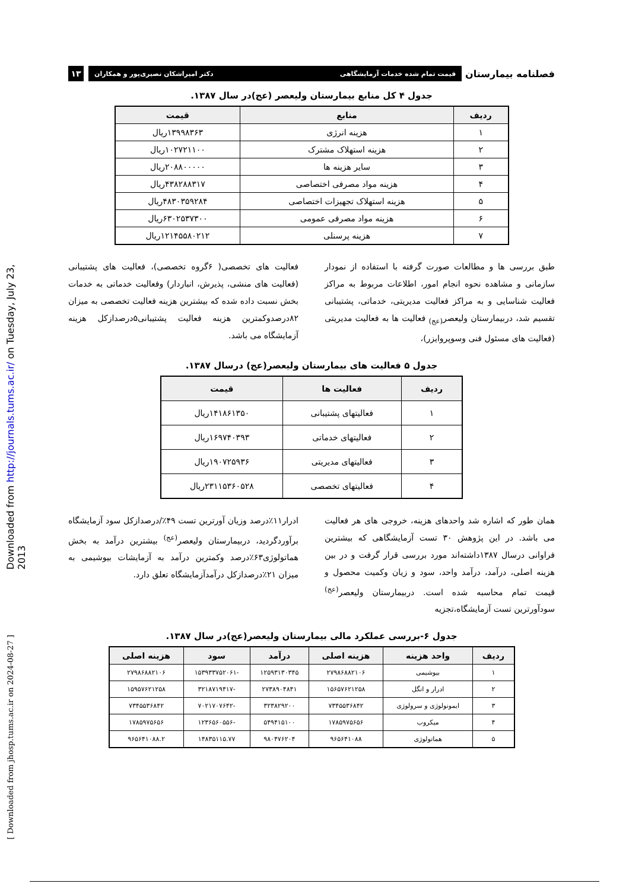Downloaded from http://journals.tums.ac.ir/ on Tuesday, July 23, 2013
[ Downloaded from jhosp.tums.ac.ir on 2024-08-27 ]
فصلنامه بیمارستان
قیمت تمام شده خدمات آزمایشگاهی دکتر امیراشکان نصیری‌پور و همکاران
۱۳
جدول ۴ کل منابع بیمارستان ولیعصر (عج)در سال ۱۳۸۷.
| ردیف | منابع | قیمت |
| --- | --- | --- |
| ۱ | هزینه انرژی | ۱۳۹۹۸۳۶۳ریال |
| ۲ | هزینه استهلاک مشترک | ۱۰۲۷۲۱۱۰۰ریال |
| ۳ | سایر هزینه ها | ۲۰۸۸۰۰۰۰۰ریال |
| ۴ | هزینه مواد مصرفی اختصاصی | ۴۳۸۲۸۸۳۱۷ریال |
| ۵ | هزینه استهلاک تجهیزات اختصاصی | ۴۸۳۰۳۵۹۲۸۴ریال |
| ۶ | هزینه مواد مصرفی عمومی | ۶۳۰۲۵۳۷۳۰۰ریال |
| ۷ | هزینه پرسنلی | ۱۲۱۴۵۵۸۰۲۱۲ریال |
طبق بررسی ها و مطالعات صورت گرفته با استفاده از نمودار سازمانی و مشاهده نحوه انجام امور، اطلاعات مربوط به مراکز فعالیت شناسایی و به مراکز فعالیت مدیریتی، خدماتی، پشتیبانی تقسیم شد، دربیمارستان ولیعصر<sub>(عج)</sub> فعالیت ها به فعالیت مدیریتی (فعالیت های مسئول فنی وسوپروایزر)،
فعالیت های تخصصی( ۶گروه تخصصی)، فعالیت های پشتیبانی (فعالیت های منشی، پذیرش، انباردار) وفعالیت خدماتی به خدمات بخش نسبت داده شده که بیشترین هزینه فعالیت تخصصی به میزان ۸۲درصدوکمترین هزینه فعالیت پشتیبانی۵درصدازکل هزینه آزمایشگاه می باشد.
جدول ۵ فعالیت های بیمارستان ولیعصر(عج) درسال ۱۳۸۷.
| ردیف | فعالیت ها | قیمت |
| --- | --- | --- |
| ۱ | فعالیتهای پشتیبانی | ۱۴۱۸۶۱۳۵۰ریال |
| ۲ | فعالیتهای خدماتی | ۱۶۹۷۴۰۳۹۳ریال |
| ۳ | فعالیتهای مدیریتی | ۱۹۰۷۲۵۹۳۶ریال |
| ۴ | فعالیتهای تخصصی | ۲۳۱۱۵۳۶۰۵۲۸ریال |
همان طور که اشاره شد واحدهای هزینه، خروجی های هر فعالیت می باشد. در این پژوهش ۳۰ تست آزمایشگاهی که بیشترین فراوانی درسال ۱۳۸۷داشته‌اند مورد بررسی قرار گرفت و در بین هزینه اصلی، درآمد، درآمد واحد، سود و زیان وکمیت محصول و قیمت تمام محاسبه شده است. دربیمارستان ولیعصر<sup>(عج)</sup> سودآورترین تست آزمایشگاه،تجزیه
ادرار۱۱٪درصد وزیان آورترین تست ۴۹٪/درصدازکل سود آزمایشگاه برآوردگردید، دربیمارستان ولیعصر<sup>(عج)</sup> بیشترین درآمد به بخش هماتولوژی۶۳٪درصد وکمترین درآمد به آزمایشات بیوشیمی به میزان ۲۱٪درصدازکل درآمدآزمایشگاه تعلق دارد.
جدول ۶-بررسی عملکرد مالی بیمارستان ولیعصر(عج)در سال ۱۳۸۷.
| ردیف | واحد هزینه | هزینه اصلی | درآمد | سود | هزینه اصلی |
| --- | --- | --- | --- | --- | --- |
| ۱ | بیوشیمی | ۲۷۹۸۶۸۸۲۱۰۶ | ۱۲۵۹۳۱۳۰۳۴۵ | -۱۵۳۹۳۳۷۵۲۰۶۱ | ۲۷۹۸۶۸۸۲۱۰۶ |
| ۲ | ادرار و انگل | ۱۵۶۵۷۶۲۱۲۵۸ | ۲۷۳۸۹۰۴۸۴۱ | -۳۲۱۸۷۱۹۴۱۷ | ۱۵۹۵۷۶۲۱۲۵۸ |
| ۳ | ایمونولوژی و سرولوژی | ۷۳۴۵۵۳۶۸۴۲ | ۳۲۳۸۲۹۲۰۰ | -۷۰۲۱۷۰۷۶۴۲ | ۷۳۴۵۵۳۶۸۴۲ |
| ۴ | میکروب | ۱۷۸۵۹۷۵۶۵۶ | ۵۴۹۴۱۵۱۰۰ | -۱۲۳۶۵۶۰۵۵۶ | ۱۷۸۵۹۷۵۶۵۶ |
| ۵ | هماتولوژی | ۹۶۵۶۴۱۰۸۸ | ۹۸۰۴۷۶۲۰۴ | ۱۴۸۳۵۱۱۵.۷۷ | ۹۶۵۶۴۱۰۸۸.۲ |